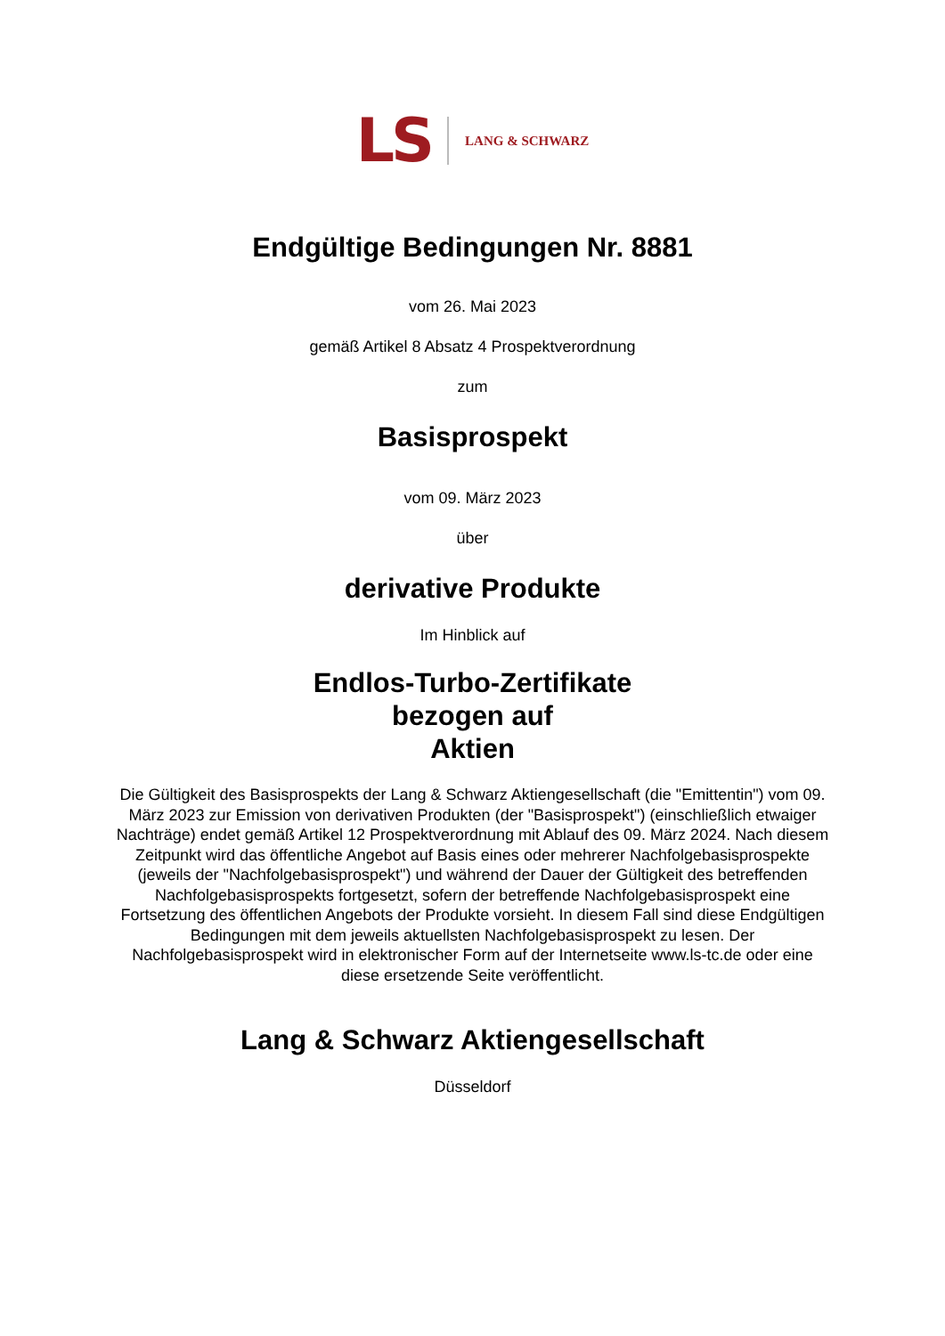LS LANG & SCHWARZ
Endgültige Bedingungen Nr. 8881
vom 26. Mai 2023
gemäß Artikel 8 Absatz 4 Prospektverordnung
zum
Basisprospekt
vom 09. März 2023
über
derivative Produkte
Im Hinblick auf
Endlos-Turbo-Zertifikate
bezogen auf
Aktien
Die Gültigkeit des Basisprospekts der Lang & Schwarz Aktiengesellschaft (die "Emittentin") vom 09. März 2023 zur Emission von derivativen Produkten (der "Basisprospekt") (einschließlich etwaiger Nachträge) endet gemäß Artikel 12 Prospektverordnung mit Ablauf des 09. März 2024. Nach diesem Zeitpunkt wird das öffentliche Angebot auf Basis eines oder mehrerer Nachfolgebasisprospekte (jeweils der "Nachfolgebasisprospekt") und während der Dauer der Gültigkeit des betreffenden Nachfolgebasisprospekts fortgesetzt, sofern der betreffende Nachfolgebasisprospekt eine Fortsetzung des öffentlichen Angebots der Produkte vorsieht. In diesem Fall sind diese Endgültigen Bedingungen mit dem jeweils aktuellsten Nachfolgebasisprospekt zu lesen. Der Nachfolgebasisprospekt wird in elektronischer Form auf der Internetseite www.ls-tc.de oder eine diese ersetzende Seite veröffentlicht.
Lang & Schwarz Aktiengesellschaft
Düsseldorf